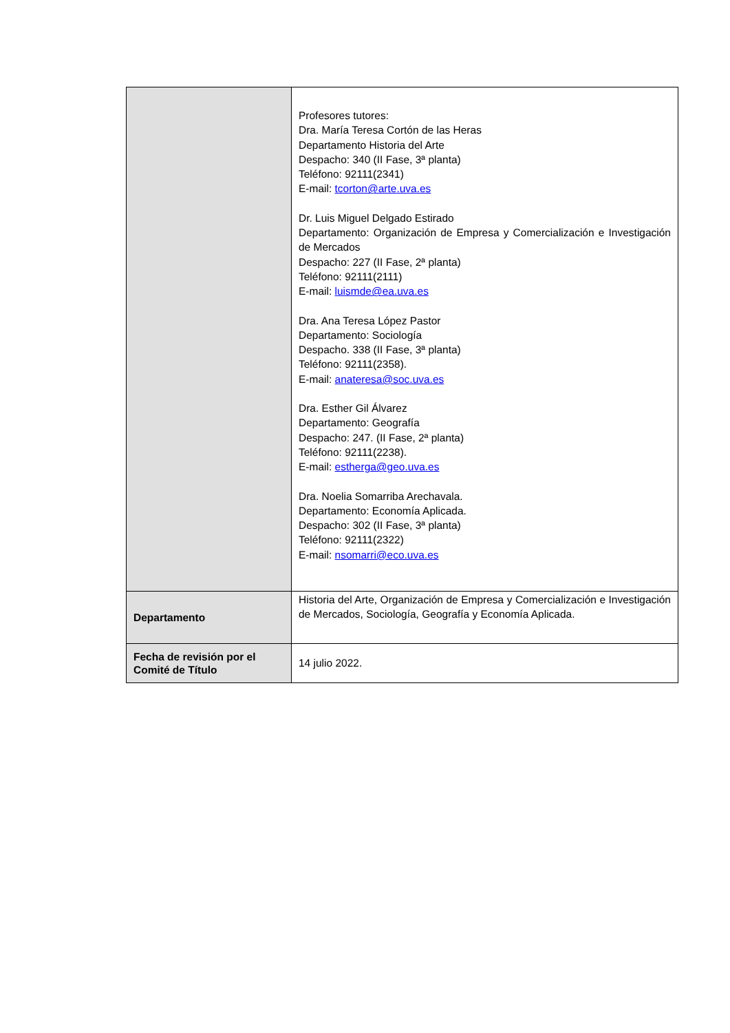| | Profesores tutores: Dra. María Teresa Cortón de las Heras Departamento Historia del Arte Despacho: 340 (II Fase, 3ª planta) Teléfono: 92111(2341) E-mail: tcorton@arte.uva.es Dr. Luis Miguel Delgado Estirado Departamento: Organización de Empresa y Comercialización e Investigación de Mercados Despacho: 227 (II Fase, 2ª planta) Teléfono: 92111(2111) E-mail: luismde@ea.uva.es Dra. Ana Teresa López Pastor Departamento: Sociología Despacho. 338 (II Fase, 3ª planta) Teléfono: 92111(2358). E-mail: anateresa@soc.uva.es Dra. Esther Gil Álvarez Departamento: Geografía Despacho: 247. (II Fase, 2ª planta) Teléfono: 92111(2238). E-mail: estherga@geo.uva.es Dra. Noelia Somarriba Arechavala. Departamento: Economía Aplicada. Despacho: 302 (II Fase, 3ª planta) Teléfono: 92111(2322) E-mail: nsomarri@eco.uva.es |
| Departamento | Historia del Arte, Organización de Empresa y Comercialización e Investigación de Mercados, Sociología, Geografía y Economía Aplicada. |
| Fecha de revisión por el Comité de Título | 14 julio 2022. |